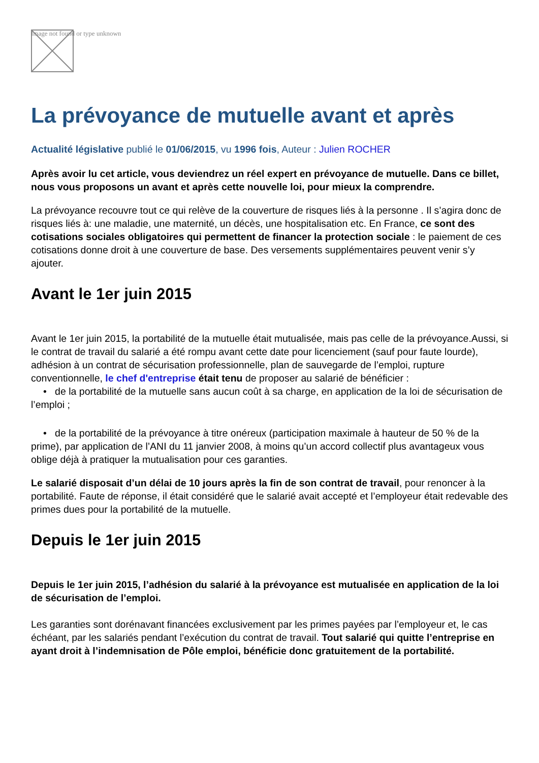Image not found or type unknown
La prévoyance de mutuelle avant et après
Actualité législative publié le 01/06/2015, vu 1996 fois, Auteur : Julien ROCHER
Après avoir lu cet article, vous deviendrez un réel expert en prévoyance de mutuelle. Dans ce billet, nous vous proposons un avant et après cette nouvelle loi, pour mieux la comprendre.
La prévoyance recouvre tout ce qui relève de la couverture de risques liés à la personne . Il s’agira donc de risques liés à: une maladie, une maternité, un décès, une hospitalisation etc. En France, ce sont des cotisations sociales obligatoires qui permettent de financer la protection sociale : le paiement de ces cotisations donne droit à une couverture de base. Des versements supplémentaires peuvent venir s’y ajouter.
Avant le 1er juin 2015
Avant le 1er juin 2015, la portabilité de la mutuelle était mutualisée, mais pas celle de la prévoyance.Aussi, si le contrat de travail du salarié a été rompu avant cette date pour licenciement (sauf pour faute lourde), adhésion à un contrat de sécurisation professionnelle, plan de sauvegarde de l’emploi, rupture conventionnelle, le chef d'entreprise était tenu de proposer au salarié de bénéficier :
• de la portabilité de la mutuelle sans aucun coût à sa charge, en application de la loi de sécurisation de l’emploi ;
• de la portabilité de la prévoyance à titre onéreux (participation maximale à hauteur de 50 % de la prime), par application de l’ANI du 11 janvier 2008, à moins qu’un accord collectif plus avantageux vous oblige déjà à pratiquer la mutualisation pour ces garanties.
Le salarié disposait d’un délai de 10 jours après la fin de son contrat de travail, pour renoncer à la portabilité. Faute de réponse, il était considéré que le salarié avait accepté et l’employeur était redevable des primes dues pour la portabilité de la mutuelle.
Depuis le 1er juin 2015
Depuis le 1er juin 2015, l’adhésion du salarié à la prévoyance est mutualisée en application de la loi de sécurisation de l’emploi.
Les garanties sont dorénavant financées exclusivement par les primes payées par l’employeur et, le cas échéant, par les salariés pendant l’exécution du contrat de travail. Tout salarié qui quitte l’entreprise en ayant droit à l’indemnisation de Pôle emploi, bénéficie donc gratuitement de la portabilité.